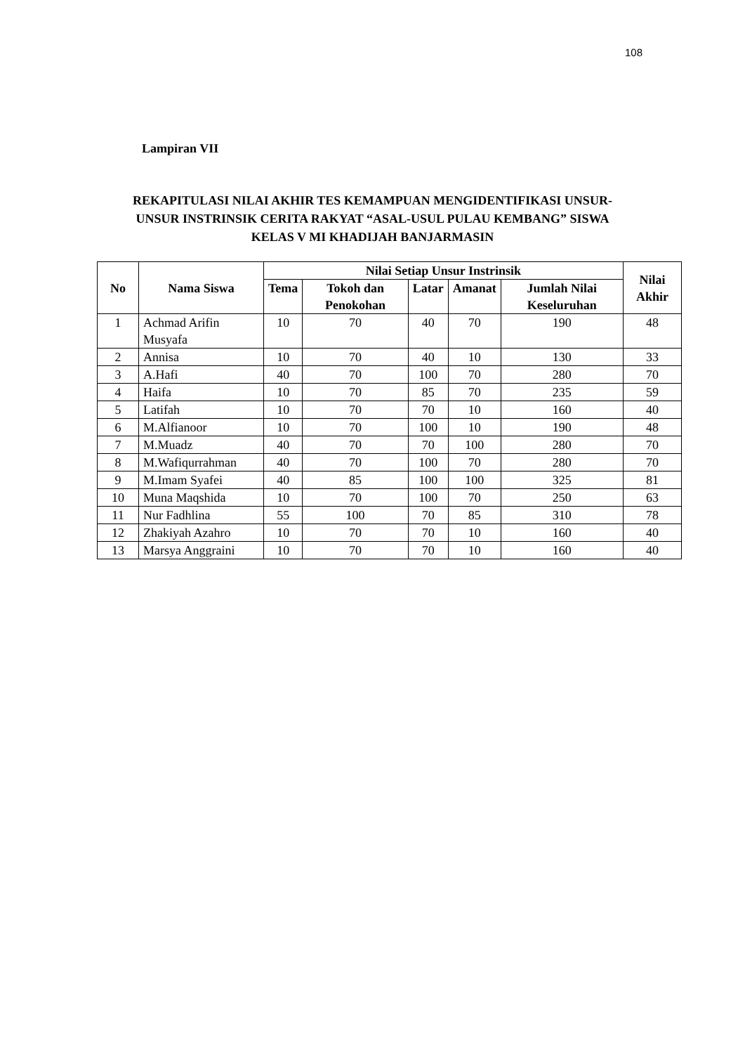108
Lampiran VII
REKAPITULASI NILAI AKHIR TES KEMAMPUAN MENGIDENTIFIKASI UNSUR-UNSUR INSTRINSIK CERITA RAKYAT “ASAL-USUL PULAU KEMBANG” SISWA KELAS V MI KHADIJAH BANJARMASIN
| No | Nama Siswa | Nilai Setiap Unsur Instrinsik | | | | | Nilai Akhir |
| --- | --- | --- | --- | --- | --- | --- | --- |
| | | Tema | Tokoh dan Penokohan | Latar | Amanat | Jumlah Nilai Keseluruhan | |
| 1 | Achmad Arifin Musyafa | 10 | 70 | 40 | 70 | 190 | 48 |
| 2 | Annisa | 10 | 70 | 40 | 10 | 130 | 33 |
| 3 | A.Hafi | 40 | 70 | 100 | 70 | 280 | 70 |
| 4 | Haifa | 10 | 70 | 85 | 70 | 235 | 59 |
| 5 | Latifah | 10 | 70 | 70 | 10 | 160 | 40 |
| 6 | M.Alfianoor | 10 | 70 | 100 | 10 | 190 | 48 |
| 7 | M.Muadz | 40 | 70 | 70 | 100 | 280 | 70 |
| 8 | M.Wafiqurrahman | 40 | 70 | 100 | 70 | 280 | 70 |
| 9 | M.Imam Syafei | 40 | 85 | 100 | 100 | 325 | 81 |
| 10 | Muna Maqshida | 10 | 70 | 100 | 70 | 250 | 63 |
| 11 | Nur Fadhlina | 55 | 100 | 70 | 85 | 310 | 78 |
| 12 | Zhakiyah Azahro | 10 | 70 | 70 | 10 | 160 | 40 |
| 13 | Marsya Anggraini | 10 | 70 | 70 | 10 | 160 | 40 |